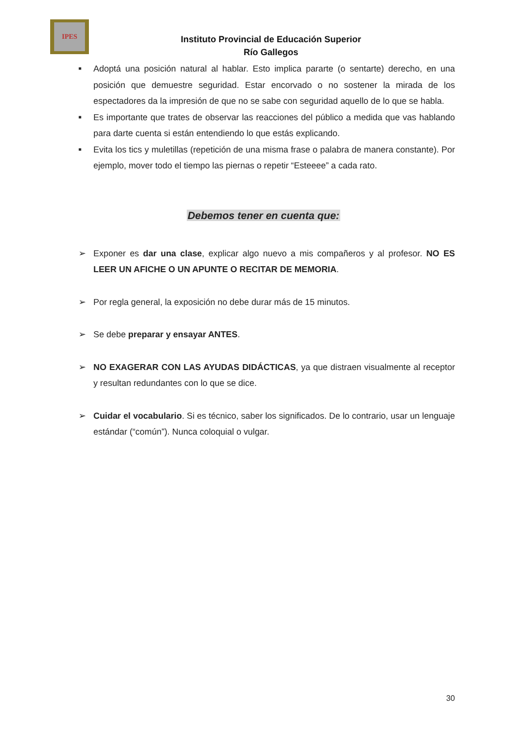IPES
Instituto Provincial de Educación Superior
Río Gallegos
■ Adoptá una posición natural al hablar. Esto implica pararte (o sentarte) derecho, en una posición que demuestre seguridad. Estar encorvado o no sostener la mirada de los espectadores da la impresión de que no se sabe con seguridad aquello de lo que se habla.
■ Es importante que trates de observar las reacciones del público a medida que vas hablando para darte cuenta si están entendiendo lo que estás explicando.
■ Evita los tics y muletillas (repetición de una misma frase o palabra de manera constante). Por ejemplo, mover todo el tiempo las piernas o repetir “Esteeee” a cada rato.
Debemos tener en cuenta que:
➢ Exponer es dar una clase, explicar algo nuevo a mis compañeros y al profesor. NO ES LEER UN AFICHE O UN APUNTE O RECITAR DE MEMORIA.
➢ Por regla general, la exposición no debe durar más de 15 minutos.
➢ Se debe preparar y ensayar ANTES.
➢ NO EXAGERAR CON LAS AYUDAS DIDÁCTICAS, ya que distraen visualmente al receptor y resultan redundantes con lo que se dice.
➢ Cuidar el vocabulario. Si es técnico, saber los significados. De lo contrario, usar un lenguaje estándar (“común”). Nunca coloquial o vulgar.
30